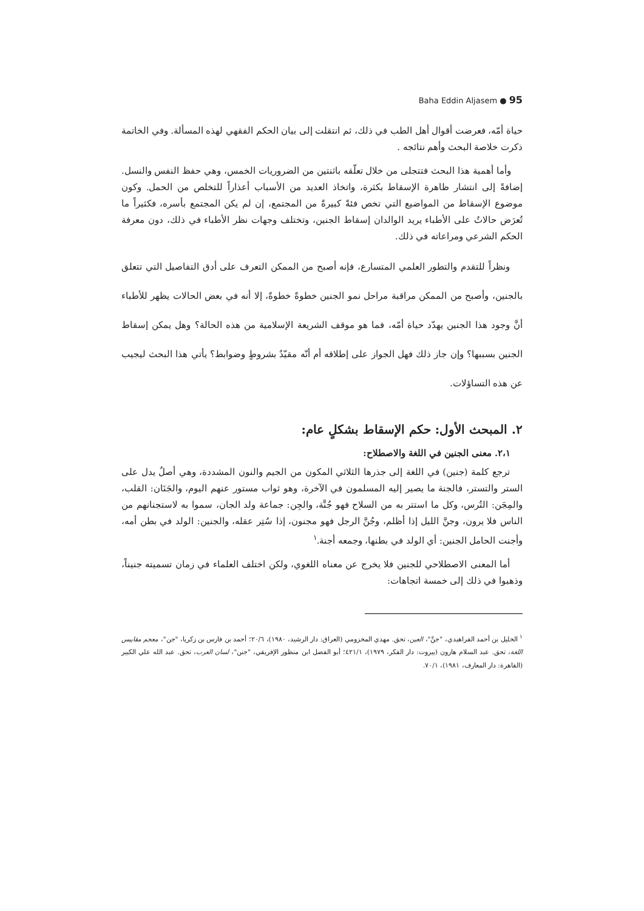Baha Eddin Aljasem ● 95
حياة أمّه، فعرضت أقوال أهل الطب في ذلك، ثم انتقلت إلى بيان الحكم الفقهي لهذه المسألة. وفي الخاتمة ذكرت خلاصة البحث وأهم نتائجه .
وأما أهمية هذا البحث فتتجلى من خلال تعلّقه باثنتين من الضروريات الخمس، وهي حفظ النفس والنسل. إضافةً إلى انتشار ظاهرة الإسقاط بكثرة، واتخاذ العديد من الأسباب أعذاراً للتخلص من الحمل. وكون موضوع الإسقاط من المواضيع التي تخص فئةً كبيرةً من المجتمع، إن لم يكن المجتمع بأسره، فكثيراً ما تُعرَض حالاتٌ على الأطباء يريد الوالدان إسقاط الجنين، وتختلف وجهات نظر الأطباء في ذلك، دون معرفة الحكم الشرعي ومراعاته في ذلك.
ونظراً للتقدم والتطور العلمي المتسارع، فإنه أصبح من الممكن التعرف على أدق التفاصيل التي تتعلق بالجنين، وأصبح من الممكن مراقبة مراحل نمو الجنين خطوةً خطوةً، إلا أنه في بعض الحالات يظهر للأطباء أنَّ وجود هذا الجنين يهدّد حياة أمّه، فما هو موقف الشريعة الإسلامية من هذه الحالة؟ وهل يمكن إسقاط الجنين بسببها؟ وإن جاز ذلك فهل الجواز على إطلاقه أم أنّه مقيّدٌ بشروطٍ وضوابط؟ يأتي هذا البحث ليجيب عن هذه التساؤلات.
٢. المبحث الأول: حكم الإسقاط بشكلٍ عام:
٢،١. معنى الجنين في اللغة والاصطلاح:
ترجع كلمة (جنين) في اللغة إلى جذرها الثلاثي المكون من الجيم والنون المشددة، وهي أصلٌ يدل على الستر والتستر، فالجنة ما يصير إليه المسلمون في الآخرة، وهو ثواب مستور عنهم اليوم، والجَنَان: القلب، والمِجَن: التُرس، وكل ما استتر به من السلاح فهو جُنَّة، والجِن: جماعة ولد الجان، سموا به لاستجنانهم من الناس فلا يرون، وجنَّ الليل إذا أظلم، وجُنَّ الرجل فهو مجنون، إذا سُتِر عقله، والجنين: الولد في بطن أمه، وأجنت الحامل الجنين: أي الولد في بطنها، وجمعه أجنة.<sup>١</sup>
أما المعنى الاصطلاحي للجنين فلا يخرج عن معناه اللغوي، ولكن اختلف العلماء في زمان تسميته جنيناً، وذهبوا في ذلك إلى خمسة اتجاهات:
<sup>١</sup> الخليل بن أحمد الفراهيدي، "جنَّ"، العين، تحق. مهدي المخزومي (العراق: دار الرشيد، ١٩٨٠)، ٢٠/٦؛ أحمد بن فارس بن زكريا، "جن"، معجم مقاييس اللغة، تحق. عبد السلام هارون (بيروت: دار الفكر، ١٩٧٩)، ٤٢١/١؛ أبو الفضل ابن منظور الإفريقي، "جنن"، لسان العرب، تحق. عبد الله علي الكبير (القاهرة: دار المعارف، ١٩٨١)، ٧٠/١.